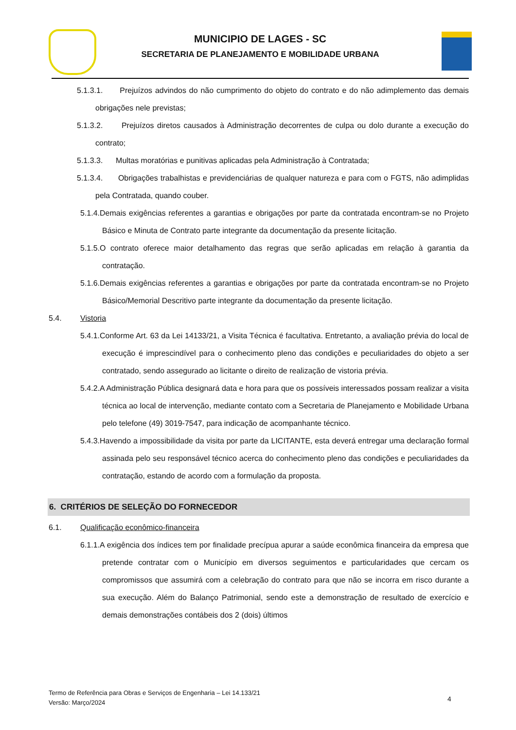MUNICIPIO DE LAGES - SC
SECRETARIA DE PLANEJAMENTO E MOBILIDADE URBANA
5.1.3.1. Prejuízos advindos do não cumprimento do objeto do contrato e do não adimplemento das demais obrigações nele previstas;
5.1.3.2. Prejuízos diretos causados à Administração decorrentes de culpa ou dolo durante a execução do contrato;
5.1.3.3. Multas moratórias e punitivas aplicadas pela Administração à Contratada;
5.1.3.4. Obrigações trabalhistas e previdenciárias de qualquer natureza e para com o FGTS, não adimplidas pela Contratada, quando couber.
5.1.4.Demais exigências referentes a garantias e obrigações por parte da contratada encontram-se no Projeto Básico e Minuta de Contrato parte integrante da documentação da presente licitação.
5.1.5.O contrato oferece maior detalhamento das regras que serão aplicadas em relação à garantia da contratação.
5.1.6.Demais exigências referentes a garantias e obrigações por parte da contratada encontram-se no Projeto Básico/Memorial Descritivo parte integrante da documentação da presente licitação.
5.4. Vistoria
5.4.1.Conforme Art. 63 da Lei 14133/21, a Visita Técnica é facultativa. Entretanto, a avaliação prévia do local de execução é imprescindível para o conhecimento pleno das condições e peculiaridades do objeto a ser contratado, sendo assegurado ao licitante o direito de realização de vistoria prévia.
5.4.2.A Administração Pública designará data e hora para que os possíveis interessados possam realizar a visita técnica ao local de intervenção, mediante contato com a Secretaria de Planejamento e Mobilidade Urbana pelo telefone (49) 3019-7547, para indicação de acompanhante técnico.
5.4.3.Havendo a impossibilidade da visita por parte da LICITANTE, esta deverá entregar uma declaração formal assinada pelo seu responsável técnico acerca do conhecimento pleno das condições e peculiaridades da contratação, estando de acordo com a formulação da proposta.
6. CRITÉRIOS DE SELEÇÃO DO FORNECEDOR
6.1. Qualificação econômico-financeira
6.1.1.A exigência dos índices tem por finalidade precípua apurar a saúde econômica financeira da empresa que pretende contratar com o Município em diversos seguimentos e particularidades que cercam os compromissos que assumirá com a celebração do contrato para que não se incorra em risco durante a sua execução. Além do Balanço Patrimonial, sendo este a demonstração de resultado de exercício e demais demonstrações contábeis dos 2 (dois) últimos
Termo de Referência para Obras e Serviços de Engenharia – Lei 14.133/21
Versão: Março/2024
4